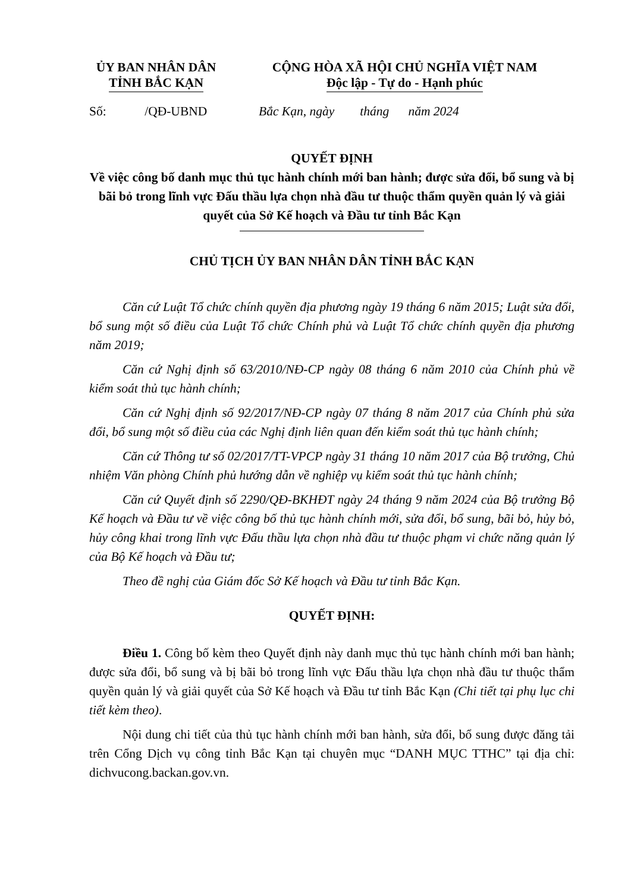ỦY BAN NHÂN DÂN
TỈNH BẮC KẠN
CỘNG HÒA XÃ HỘI CHỦ NGHĨA VIỆT NAM
Độc lập - Tự do - Hạnh phúc
Số: /QĐ-UBND
Bắc Kạn, ngày tháng năm 2024
QUYẾT ĐỊNH
Về việc công bố danh mục thủ tục hành chính mới ban hành; được sửa đổi, bổ sung và bị bãi bỏ trong lĩnh vực Đấu thầu lựa chọn nhà đầu tư thuộc thẩm quyền quản lý và giải quyết của Sở Kế hoạch và Đầu tư tỉnh Bắc Kạn
CHỦ TỊCH ỦY BAN NHÂN DÂN TỈNH BẮC KẠN
Căn cứ Luật Tổ chức chính quyền địa phương ngày 19 tháng 6 năm 2015; Luật sửa đổi, bổ sung một số điều của Luật Tổ chức Chính phủ và Luật Tổ chức chính quyền địa phương năm 2019;
Căn cứ Nghị định số 63/2010/NĐ-CP ngày 08 tháng 6 năm 2010 của Chính phủ về kiểm soát thủ tục hành chính;
Căn cứ Nghị định số 92/2017/NĐ-CP ngày 07 tháng 8 năm 2017 của Chính phủ sửa đổi, bổ sung một số điều của các Nghị định liên quan đến kiểm soát thủ tục hành chính;
Căn cứ Thông tư số 02/2017/TT-VPCP ngày 31 tháng 10 năm 2017 của Bộ trưởng, Chủ nhiệm Văn phòng Chính phủ hướng dẫn về nghiệp vụ kiểm soát thủ tục hành chính;
Căn cứ Quyết định số 2290/QĐ-BKHĐT ngày 24 tháng 9 năm 2024 của Bộ trưởng Bộ Kế hoạch và Đầu tư về việc công bố thủ tục hành chính mới, sửa đổi, bổ sung, bãi bỏ, hủy bỏ, hủy công khai trong lĩnh vực Đấu thầu lựa chọn nhà đầu tư thuộc phạm vi chức năng quản lý của Bộ Kế hoạch và Đầu tư;
Theo đề nghị của Giám đốc Sở Kế hoạch và Đầu tư tỉnh Bắc Kạn.
QUYẾT ĐỊNH:
Điều 1. Công bố kèm theo Quyết định này danh mục thủ tục hành chính mới ban hành; được sửa đổi, bổ sung và bị bãi bỏ trong lĩnh vực Đấu thầu lựa chọn nhà đầu tư thuộc thẩm quyền quản lý và giải quyết của Sở Kế hoạch và Đầu tư tỉnh Bắc Kạn (Chi tiết tại phụ lục chi tiết kèm theo).
Nội dung chi tiết của thủ tục hành chính mới ban hành, sửa đổi, bổ sung được đăng tải trên Cổng Dịch vụ công tỉnh Bắc Kạn tại chuyên mục “DANH MỤC TTHC” tại địa chỉ: dichvucong.backan.gov.vn.